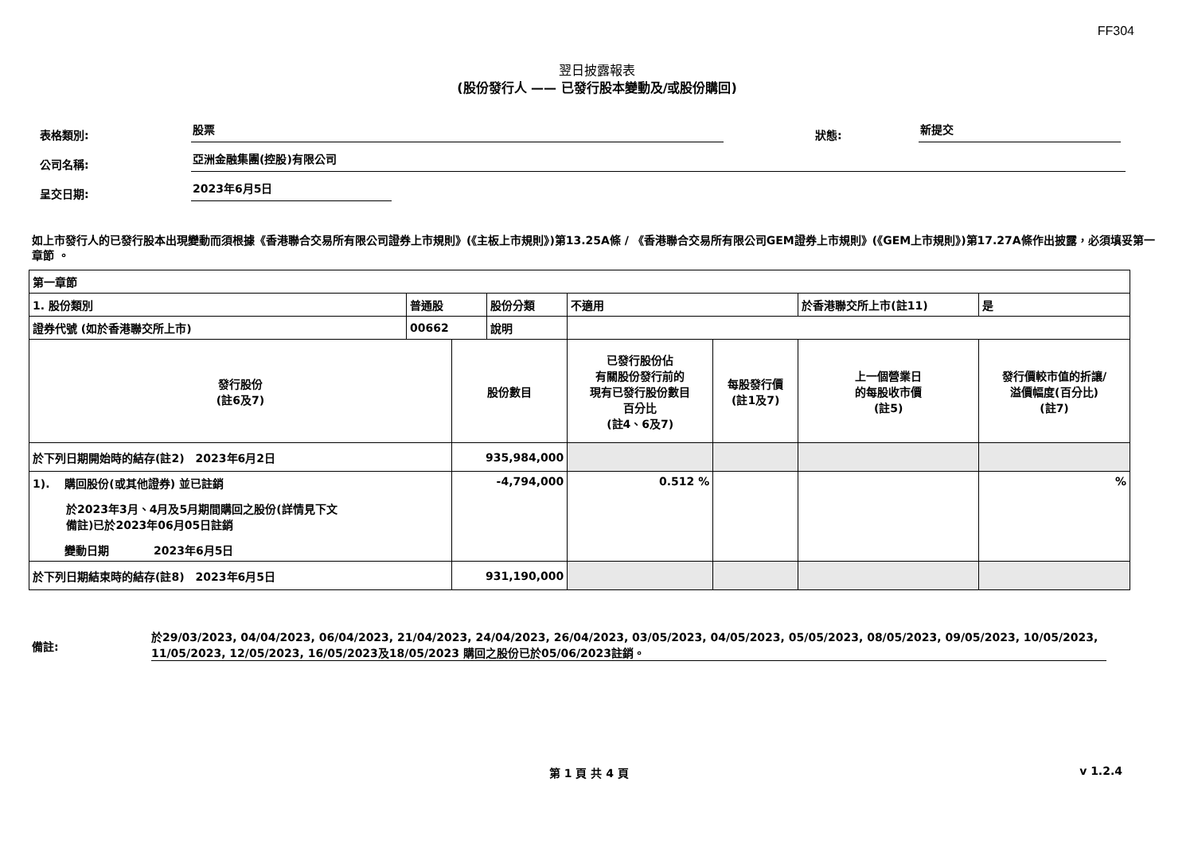FF304
翌日披露報表
(股份發行人 —— 已發行股本變動及/或股份購回)
表格類別: 股票 狀態: 新提交
公司名稱: 亞洲金融集團(控股)有限公司
呈交日期: 2023年6月5日
如上市發行人的已發行股本出現變動而須根據《香港聯合交易所有限公司證券上市規則》(《主板上市規則》)第13.25A條 / 《香港聯合交易所有限公司GEM證券上市規則》(《GEM上市規則》)第17.27A條作出披露，必須填妥第一章節 。
| 第一章節 | | | | | | | | | |
| 1. 股份類別 | 普通股 | | 股份分類 | 不適用 | | | 於香港聯交所上市(註11) | | 是 |
| 證券代號 (如於香港聯交所上市) | 00662 | | 說明 | | | | | | |
| 發行股份 (註6及7) | | 股份數目 | | | 已發行股份佔 有關股份發行前的 現有已發行股份數目 百分比 (註4、6及7) | 每股發行價 (註1及7) | 上一個營業日 的每股收市價 (註5) | 發行價較市值的折讓/ 溢價幅度(百分比) (註7) | |
| 於下列日期開始時的結存(註2) 2023年6月2日 | | 935,984,000 | | | | | | | |
| 1). 購回股份(或其他證券) 並已註銷 於2023年3月、4月及5月期間購回之股份(詳情見下文 備註)已於2023年06月05日註銷 變動日期 2023年6月5日 | | -4,794,000 | | | 0.512 % | | | % | |
| 於下列日期結束時的結存(註8) 2023年6月5日 | | 931,190,000 | | | | | | | |
備註: 於29/03/2023, 04/04/2023, 06/04/2023, 21/04/2023, 24/04/2023, 26/04/2023, 03/05/2023, 04/05/2023, 05/05/2023, 08/05/2023, 09/05/2023, 10/05/2023, 11/05/2023, 12/05/2023, 16/05/2023及18/05/2023 購回之股份已於05/06/2023註銷。
第 1 頁 共 4 頁 v 1.2.4